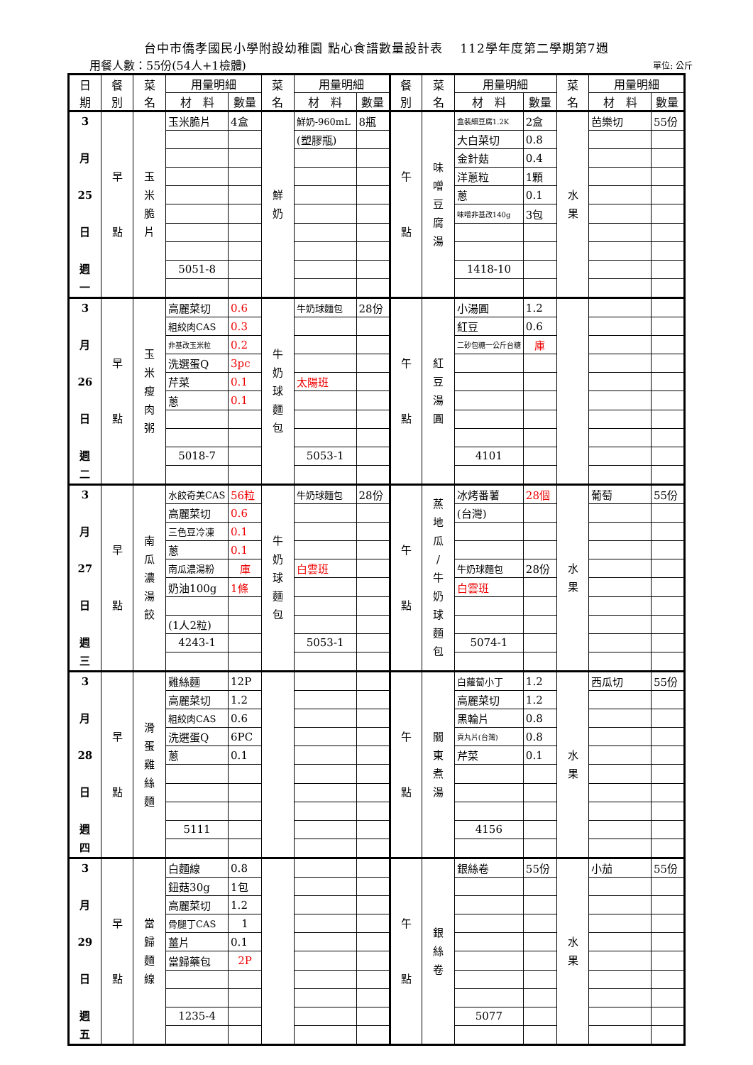台中市僑孝國民小學附設幼稚園 點心食譜數量設計表　 112學年度第二學期第7週
用餐人數：55份(54人+1檢體) 單位: 公斤
| 日 期 | 餐 別 | 菜 名 | 用量明細 | | 菜 名 | 用量明細 | | 餐 別 | 菜 名 | 用量明細 | | 菜 名 | 用量明細 | |
| --- | --- | --- | --- | --- | --- | --- | --- | --- | --- | --- | --- | --- | --- | --- |
| | | | 材 料 | 數量 | | 材 料 | 數量 | | | 材 料 | 數量 | | 材 料 | 數量 |
| 3 月 25 日 週 一 | 早 點 | 玉 米 脆 片 | 玉米脆片 | 4盒 | 鮮 奶 | 鮮奶-960mL | 8瓶 | 午 點 | 味 噌 豆 腐 湯 | 盒裝細豆腐1.2K | 2盒 | 水 果 | 芭樂切 | 55份 |
| | | | | | | (塑膠瓶) | | | | 大白菜切 | 0.8 | | | |
| | | | | | | | | | | 金針菇 | 0.4 | | | |
| | | | | | | | | | | 洋蔥粒 | 1顆 | | | |
| | | | | | | | | | | 蔥 | 0.1 | | | |
| | | | | | | | | | | 味噌非基改140g | 3包 | | | |
| | | | 5051-8 | | | | | | | 1418-10 | | | | |
| 3 月 26 日 週 二 | 早 點 | 玉 米 瘦 肉 粥 | 高麗菜切 | 0.6 | 牛 奶 球 麵 包 | 牛奶球麵包 | 28份 | 午 點 | 紅 豆 湯 圓 | 小湯圓 | 1.2 | | | |
| | | | 粗絞肉CAS | 0.3 | | | | | | 紅豆 | 0.6 | | | |
| | | | 非基改玉米粒 | 0.2 | | | | | | 二砂包糖一公斤台糖 | 庫 | | | |
| | | | 洗選蛋Q | 3pc | | | | | | | | | | |
| | | | 芹菜 | 0.1 | | 太陽班 | | | | | | | | |
| | | | 蔥 | 0.1 | | | | | | | | | | |
| | | | 5018-7 | | | 5053-1 | | | | 4101 | | | | |
| 3 月 27 日 週 三 | 早 點 | 南 瓜 濃 湯 餃 | 水餃奇美CAS | 56粒 | 牛 奶 球 麵 包 | 牛奶球麵包 | 28份 | 午 點 | 蒸 地 瓜 / 牛 奶 球 麵 包 | 冰烤番薯 | 28個 | 水 果 | 葡萄 | 55份 |
| | | | 高麗菜切 | 0.6 | | | | | | (台灣) | | | | |
| | | | 三色豆冷凍 | 0.1 | | | | | | | | | | |
| | | | 蔥 | 0.1 | | | | | | | | | | |
| | | | 南瓜濃湯粉 | 庫 | | 白雲班 | | | | 牛奶球麵包 | 28份 | | | |
| | | | 奶油100g | 1條 | | | | | | 白雲班 | | | | |
| | | | (1人2粒) | | | | | | | | | | | |
| | | | 4243-1 | | | 5053-1 | | | | 5074-1 | | | | |
| 3 月 28 日 週 四 | 早 點 | 滑 蛋 雞 絲 麵 | 雞絲麵 | 12P | | | | 午 點 | 關 東 煮 湯 | 白蘿蔔小丁 | 1.2 | 水 果 | 西瓜切 | 55份 |
| | | | 高麗菜切 | 1.2 | | | | | | 高麗菜切 | 1.2 | | | |
| | | | 粗絞肉CAS | 0.6 | | | | | | 黑輪片 | 0.8 | | | |
| | | | 洗選蛋Q | 6PC | | | | | | 貢丸片(台灣) | 0.8 | | | |
| | | | 蔥 | 0.1 | | | | | | 芹菜 | 0.1 | | | |
| | | | 5111 | | | | | | | 4156 | | | | |
| 3 月 29 日 週 五 | 早 點 | 當 歸 麵 線 | 白麵線 | 0.8 | | | | 午 點 | 銀 絲 卷 | 銀絲卷 | 55份 | 水 果 | 小茄 | 55份 |
| | | | 鈕菇30g | 1包 | | | | | | | | | | |
| | | | 高麗菜切 | 1.2 | | | | | | | | | | |
| | | | 骨腿丁CAS | 1 | | | | | | | | | | |
| | | | 薑片 | 0.1 | | | | | | | | | | |
| | | | 當歸藥包 | 2P | | | | | | | | | | |
| | | | 1235-4 | | | | | | | 5077 | | | | |